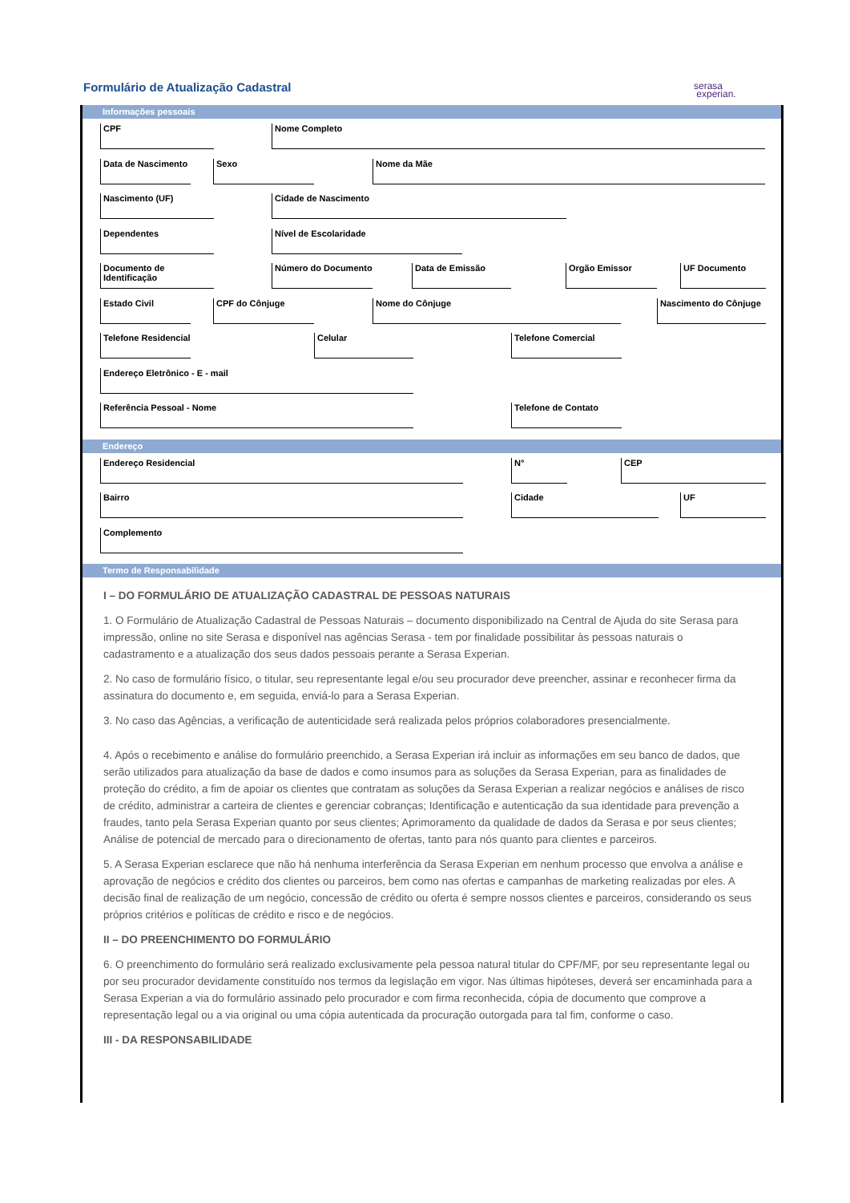Formulário de Atualização Cadastral
serasa
experian.
Informações pessoais
CPF Nome Completo
Data de Nascimento
Sexo Nome da Mãe
Nascimento (UF) Cidade de Nascimento
Dependentes Nível de Escolaridade
Documento de Identificação
Número do Documento Data de Emissão Orgão Emissor UF Documento
Estado Civil CPF do Cônjuge Nome do Cônjuge
Nascimento do Cônjuge
Telefone Residencial
Celular Telefone Comercial
Endereço Eletrônico - E - mail
Referência Pessoal - Nome Telefone de Contato
Endereço
Endereço Residencial N° CEP
Bairro Cidade UF
Complemento
Termo de Responsabilidade
I – DO FORMULÁRIO DE ATUALIZAÇÃO CADASTRAL DE PESSOAS NATURAIS
1. O Formulário de Atualização Cadastral de Pessoas Naturais – documento disponibilizado na Central de Ajuda do site Serasa para impressão, online no site Serasa e disponível nas agências Serasa - tem por finalidade possibilitar às pessoas naturais o cadastramento e a atualização dos seus dados pessoais perante a Serasa Experian.
2. No caso de formulário físico, o titular, seu representante legal e/ou seu procurador deve preencher, assinar e reconhecer firma da assinatura do documento e, em seguida, enviá-lo para a Serasa Experian.
3. No caso das Agências, a verificação de autenticidade será realizada pelos próprios colaboradores presencialmente.
4. Após o recebimento e análise do formulário preenchido, a Serasa Experian irá incluir as informações em seu banco de dados, que serão utilizados para atualização da base de dados e como insumos para as soluções da Serasa Experian, para as finalidades de proteção do crédito, a fim de apoiar os clientes que contratam as soluções da Serasa Experian a realizar negócios e análises de risco de crédito, administrar a carteira de clientes e gerenciar cobranças; Identificação e autenticação da sua identidade para prevenção a fraudes, tanto pela Serasa Experian quanto por seus clientes; Aprimoramento da qualidade de dados da Serasa e por seus clientes; Análise de potencial de mercado para o direcionamento de ofertas, tanto para nós quanto para clientes e parceiros.
5. A Serasa Experian esclarece que não há nenhuma interferência da Serasa Experian em nenhum processo que envolva a análise e aprovação de negócios e crédito dos clientes ou parceiros, bem como nas ofertas e campanhas de marketing realizadas por eles. A decisão final de realização de um negócio, concessão de crédito ou oferta é sempre nossos clientes e parceiros, considerando os seus próprios critérios e políticas de crédito e risco e de negócios.
II – DO PREENCHIMENTO DO FORMULÁRIO
6. O preenchimento do formulário será realizado exclusivamente pela pessoa natural titular do CPF/MF, por seu representante legal ou por seu procurador devidamente constituído nos termos da legislação em vigor. Nas últimas hipóteses, deverá ser encaminhada para a Serasa Experian a via do formulário assinado pelo procurador e com firma reconhecida, cópia de documento que comprove a representação legal ou a via original ou uma cópia autenticada da procuração outorgada para tal fim, conforme o caso.
III - DA RESPONSABILIDADE